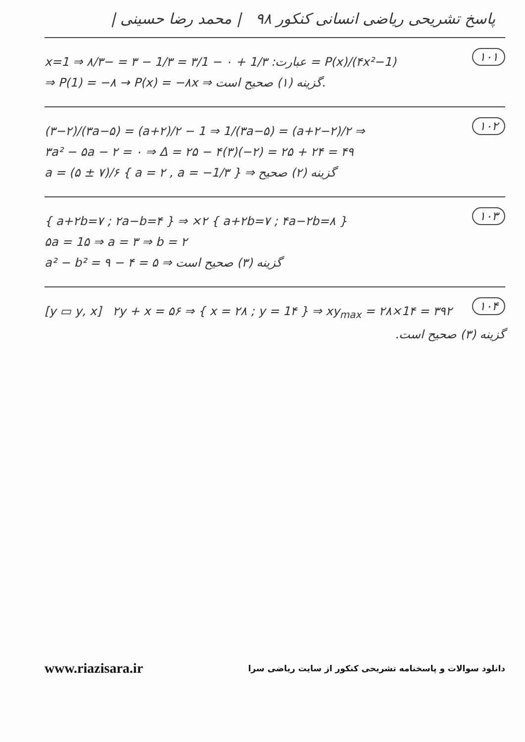پاسخ تشریحی ریاضی انسانی کنکور ۹۸ | محمد رضا حسینی |
۱۰۱
x=1 ⇒ عبارت: 1/۳ + ۰ − ۳/1 = 1/۳ − ۳ = −۸/۳ = P(x)/(۴x²−1)
⇒ P(1) = −۸ → P(x) = −۸x ⇒ گزینه (۱) صحیح است.
۱۰۲
(۳−۲)/(۳a−۵) = (a+۲)/۲ − 1 ⇒ 1/(۳a−۵) = (a+۲−۲)/۲ ⇒
۳a² − ۵a − ۲ = ۰ ⇒ Δ = ۲۵ − ۴(۳)(−۲) = ۲۵ + ۲۴ = ۴۹
a = (۵ ± ۷)/۶ { a = ۲ , a = −1/۳ } ⇒ گزینه (۲) صحیح
۱۰۳
{ a+۲b=۷ ; ۲a−b=۴ } ⇒ ×۲ { a+۲b=۷ ; ۴a−۲b=۸ }
۵a = 1۵ ⇒ a = ۳ ⇒ b = ۲
a² − b² = ۹ − ۴ = ۵ ⇒ گزینه (۳) صحیح است
۱۰۴
[y ▭ y, x] ۲y + x = ۵۶ ⇒ { x = ۲۸ ; y = 1۴ } ⇒ xy<sub>max</sub> = ۲۸×1۴ = ۳۹۲
گزینه (۳) صحیح است.
www.riazisara.ir دانلود سوالات و پاسخنامه تشریحی کنکور از سایت ریاضی سرا